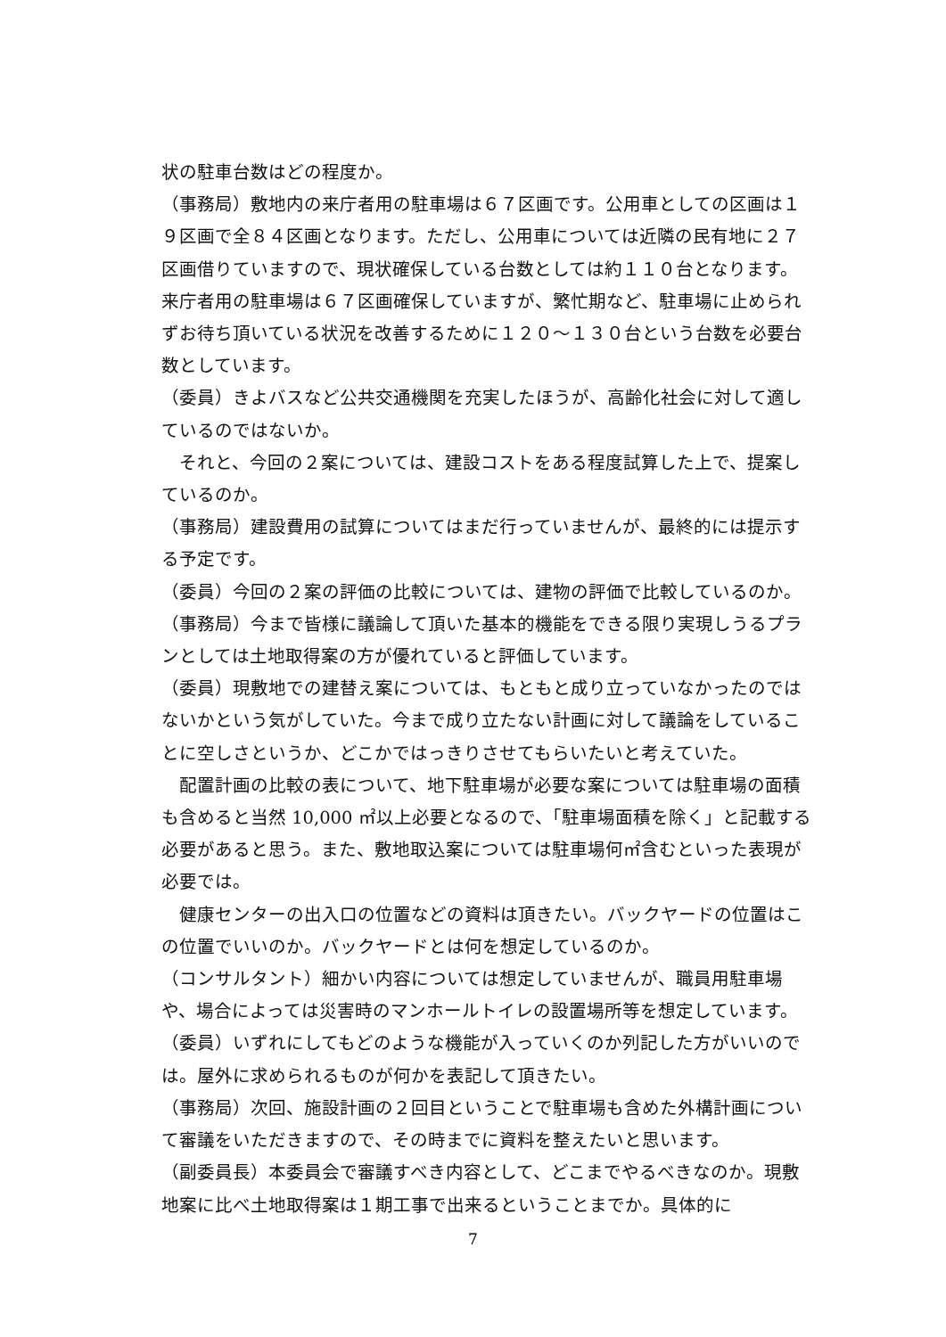状の駐車台数はどの程度か。
（事務局）敷地内の来庁者用の駐車場は６７区画です。公用車としての区画は１９区画で全８４区画となります。ただし、公用車については近隣の民有地に２７区画借りていますので、現状確保している台数としては約１１０台となります。来庁者用の駐車場は６７区画確保していますが、繁忙期など、駐車場に止められずお待ち頂いている状況を改善するために１２０～１３０台という台数を必要台数としています。
（委員）きよバスなど公共交通機関を充実したほうが、高齢化社会に対して適しているのではないか。
　それと、今回の２案については、建設コストをある程度試算した上で、提案しているのか。
（事務局）建設費用の試算についてはまだ行っていませんが、最終的には提示する予定です。
（委員）今回の２案の評価の比較については、建物の評価で比較しているのか。
（事務局）今まで皆様に議論して頂いた基本的機能をできる限り実現しうるプランとしては土地取得案の方が優れていると評価しています。
（委員）現敷地での建替え案については、もともと成り立っていなかったのではないかという気がしていた。今まで成り立たない計画に対して議論をしていることに空しさというか、どこかではっきりさせてもらいたいと考えていた。
　配置計画の比較の表について、地下駐車場が必要な案については駐車場の面積も含めると当然 10,000 ㎡以上必要となるので、「駐車場面積を除く」と記載する必要があると思う。また、敷地取込案については駐車場何㎡含むといった表現が必要では。
　健康センターの出入口の位置などの資料は頂きたい。バックヤードの位置はこの位置でいいのか。バックヤードとは何を想定しているのか。
（コンサルタント）細かい内容については想定していませんが、職員用駐車場や、場合によっては災害時のマンホールトイレの設置場所等を想定しています。
（委員）いずれにしてもどのような機能が入っていくのか列記した方がいいのでは。屋外に求められるものが何かを表記して頂きたい。
（事務局）次回、施設計画の２回目ということで駐車場も含めた外構計画について審議をいただきますので、その時までに資料を整えたいと思います。
（副委員長）本委員会で審議すべき内容として、どこまでやるべきなのか。現敷地案に比べ土地取得案は１期工事で出来るということまでか。具体的に
7